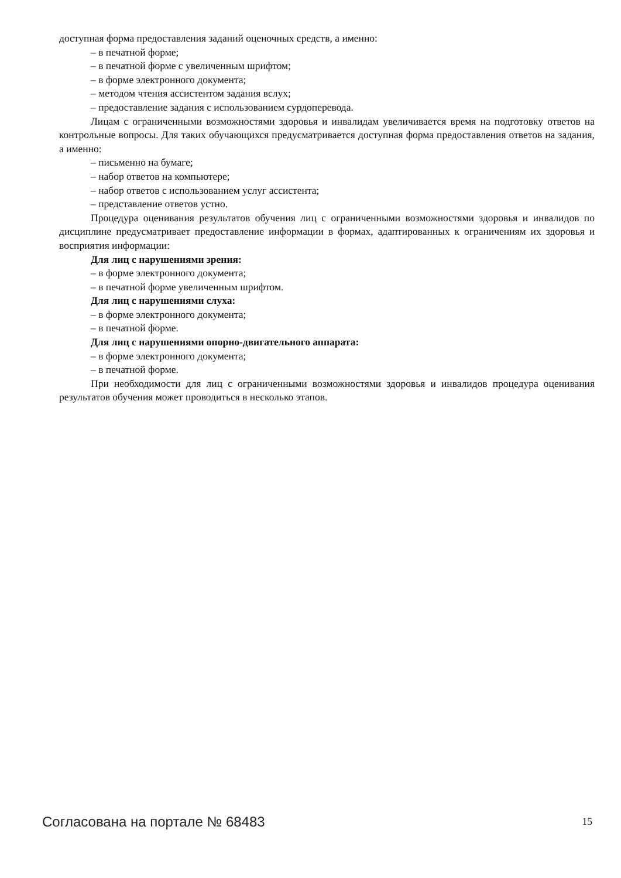доступная форма предоставления заданий оценочных средств, а именно:
– в печатной форме;
– в печатной форме с увеличенным шрифтом;
– в форме электронного документа;
– методом чтения ассистентом задания вслух;
– предоставление задания с использованием сурдоперевода.
Лицам с ограниченными возможностями здоровья и инвалидам увеличивается время на подготовку ответов на контрольные вопросы. Для таких обучающихся предусматривается доступная форма предоставления ответов на задания, а именно:
– письменно на бумаге;
– набор ответов на компьютере;
– набор ответов с использованием услуг ассистента;
– представление ответов устно.
Процедура оценивания результатов обучения лиц с ограниченными возможностями здоровья и инвалидов по дисциплине предусматривает предоставление информации в формах, адаптированных к ограничениям их здоровья и восприятия информации:
Для лиц с нарушениями зрения:
– в форме электронного документа;
– в печатной форме увеличенным шрифтом.
Для лиц с нарушениями слуха:
– в форме электронного документа;
– в печатной форме.
Для лиц с нарушениями опорно-двигательного аппарата:
– в форме электронного документа;
– в печатной форме.
При необходимости для лиц с ограниченными возможностями здоровья и инвалидов процедура оценивания результатов обучения может проводиться в несколько этапов.
Согласована на портале № 68483 15